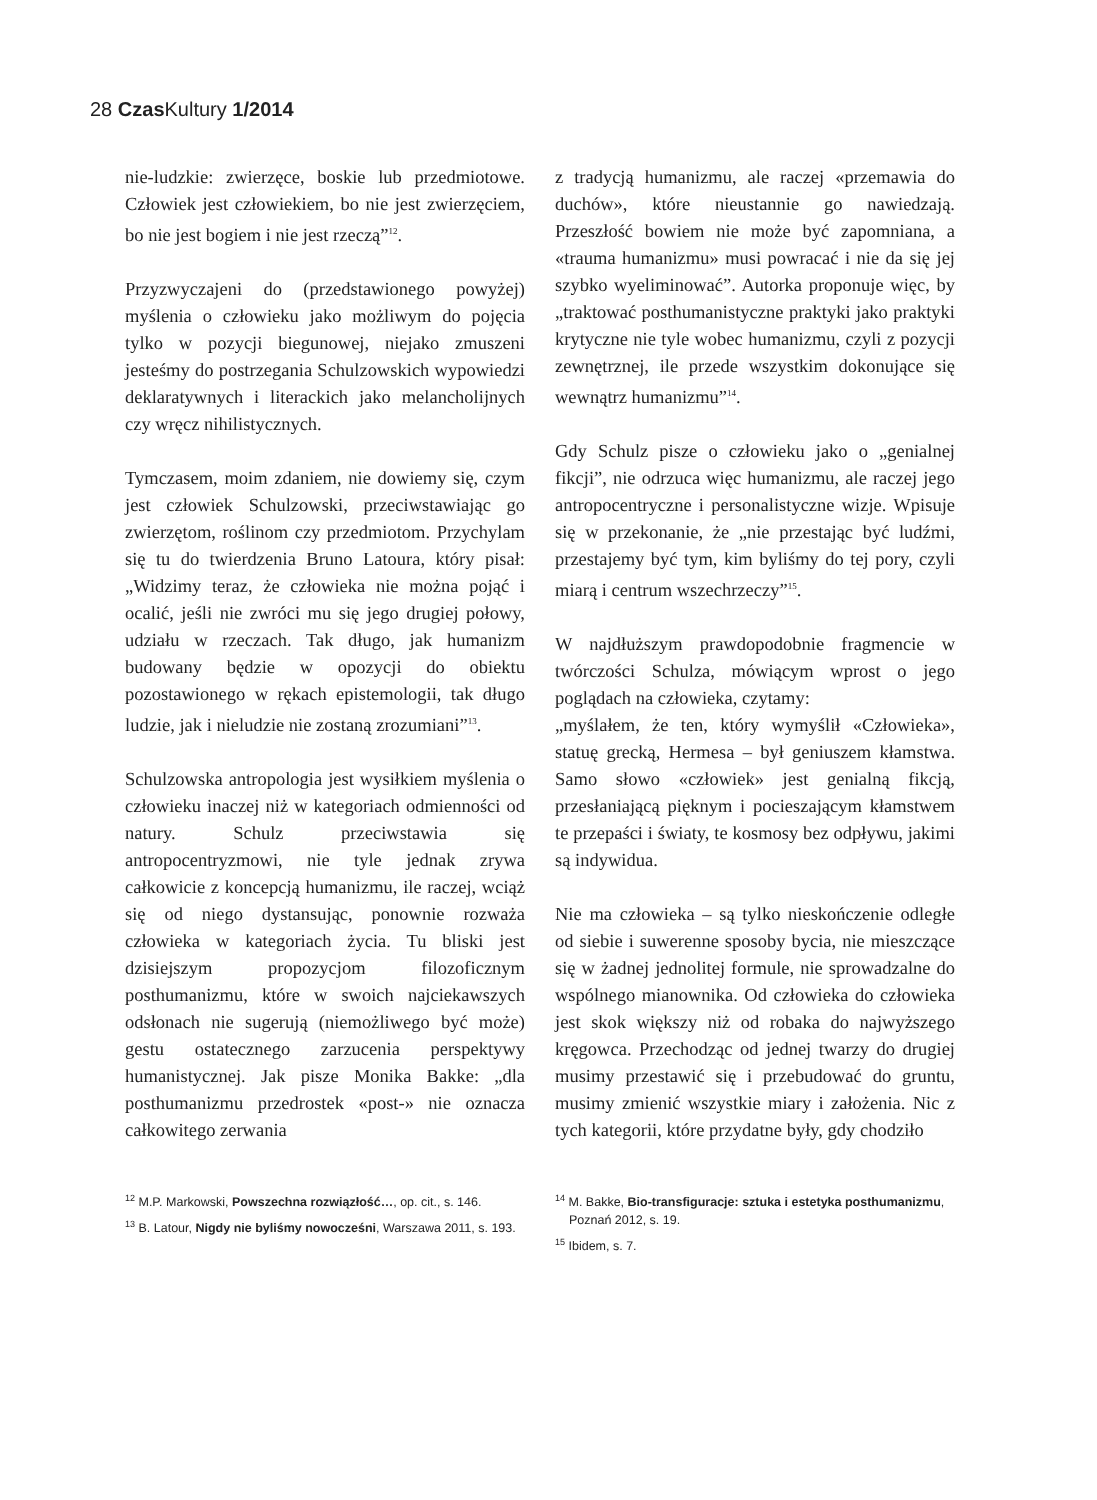28 Czas Kultury 1/2014
nie-ludzkie: zwierzęce, boskie lub przedmiotowe. Człowiek jest człowiekiem, bo nie jest zwierzęciem, bo nie jest bogiem i nie jest rzeczą”<sup>12</sup>.
Przyzwyczajeni do (przedstawionego powyżej) myślenia o człowieku jako możliwym do pojęcia tylko w pozycji biegunowej, niejako zmuszeni jesteśmy do postrzegania Schulzowskich wypowiedzi deklaratywnych i literackich jako melancholijnych czy wręcz nihilistycznych.
Tymczasem, moim zdaniem, nie dowiemy się, czym jest człowiek Schulzowski, przeciwstawiając go zwierzętom, roślinom czy przedmiotom. Przychylam się tu do twierdzenia Bruno Latoura, który pisał: „Widzimy teraz, że człowieka nie można pojąć i ocalić, jeśli nie zwróci mu się jego drugiej połowy, udziału w rzeczach. Tak długo, jak humanizm budowany będzie w opozycji do obiektu pozostawionego w rękach epistemologii, tak długo ludzie, jak i nieludzie nie zostaną zrozumiani”<sup>13</sup>.
Schulzowska antropologia jest wysiłkiem myślenia o człowieku inaczej niż w kategoriach odmienności od natury. Schulz przeciwstawia się antropocentryzmowi, nie tyle jednak zrywa całkowicie z koncepcją humanizmu, ile raczej, wciąż się od niego dystansując, ponownie rozważa człowieka w kategoriach życia. Tu bliski jest dzisiejszym propozycjom filozoficznym posthumanizmu, które w swoich najciekawszych odsłonach nie sugerują (niemożliwego być może) gestu ostatecznego zarzucenia perspektywy humanistycznej. Jak pisze Monika Bakke: „dla posthumanizmu przedrostek «post-» nie oznacza całkowitego zerwania
<sup>12</sup> M.P. Markowski, Powszechna rozwiązłość…, op. cit., s. 146.
<sup>13</sup> B. Latour, Nigdy nie byliśmy nowocześni, Warszawa 2011, s. 193.
z tradycją humanizmu, ale raczej «przemawia do duchów», które nieustannie go nawiedzają. Przeszłość bowiem nie może być zapomniana, a «trauma humanizmu» musi powracać i nie da się jej szybko wyeliminować”. Autorka proponuje więc, by „traktować posthumanistyczne praktyki jako praktyki krytyczne nie tyle wobec humanizmu, czyli z pozycji zewnętrznej, ile przede wszystkim dokonujące się wewnątrz humanizmu”<sup>14</sup>.
Gdy Schulz pisze o człowieku jako o „genialnej fikcji”, nie odrzuca więc humanizmu, ale raczej jego antropocentryczne i personalistyczne wizje. Wpisuje się w przekonanie, że „nie przestając być ludźmi, przestajemy być tym, kim byliśmy do tej pory, czyli miarą i centrum wszechrzeczy”<sup>15</sup>.
W najdłuższym prawdopodobnie fragmencie w twórczości Schulza, mówiącym wprost o jego poglądach na człowieka, czytamy:
„myślałem, że ten, który wymyślił «Człowieka», statuę grecką, Hermesa – był geniuszem kłamstwa. Samo słowo «człowiek» jest genialną fikcją, przesłaniającą pięknym i pocieszającym kłamstwem te przepaści i światy, te kosmosy bez odpływu, jakimi są indywidua.
Nie ma człowieka – są tylko nieskończenie odległe od siebie i suwerenne sposoby bycia, nie mieszczące się w żadnej jednolitej formule, nie sprowadzalne do wspólnego mianownika. Od człowieka do człowieka jest skok większy niż od robaka do najwyższego kręgowca. Przechodząc od jednej twarzy do drugiej musimy przestawić się i przebudować do gruntu, musimy zmienić wszystkie miary i założenia. Nic z tych kategorii, które przydatne były, gdy chodziło
<sup>14</sup> M. Bakke, Bio-transfiguracje: sztuka i estetyka posthumanizmu, Poznań 2012, s. 19.
<sup>15</sup> Ibidem, s. 7.